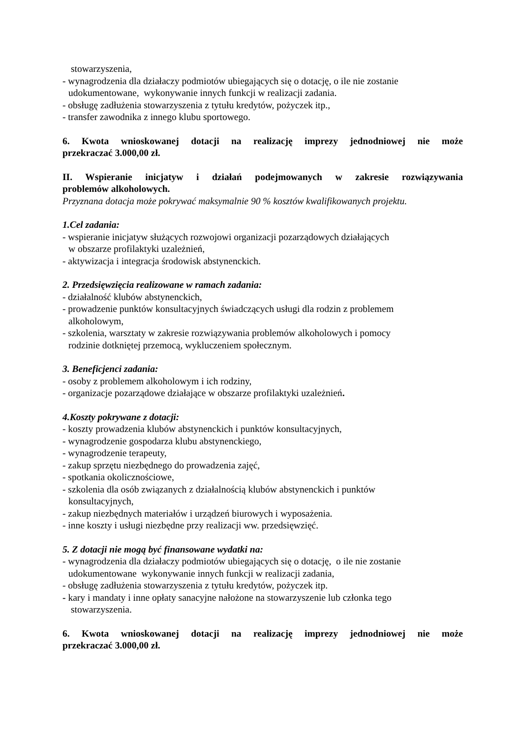stowarzyszenia,
- wynagrodzenia dla działaczy podmiotów ubiegających się o dotację, o ile nie zostanie
udokumentowane, wykonywanie innych funkcji w realizacji zadania.
- obsługę zadłużenia stowarzyszenia z tytułu kredytów, pożyczek itp.,
- transfer zawodnika z innego klubu sportowego.
6. Kwota wnioskowanej dotacji na realizację imprezy jednodniowej nie może
przekraczać 3.000,00 zł.
II. Wspieranie inicjatyw i działań podejmowanych w zakresie rozwiązywania
problemów alkoholowych.
Przyznana dotacja może pokrywać maksymalnie 90 % kosztów kwalifikowanych projektu.
1.Cel zadania:
- wspieranie inicjatyw służących rozwojowi organizacji pozarządowych działających
w obszarze profilaktyki uzależnień,
- aktywizacja i integracja środowisk abstynenckich.
2. Przedsięwzięcia realizowane w ramach zadania:
- działalność klubów abstynenckich,
- prowadzenie punktów konsultacyjnych świadczących usługi dla rodzin z problemem
alkoholowym,
- szkolenia, warsztaty w zakresie rozwiązywania problemów alkoholowych i pomocy
rodzinie dotkniętej przemocą, wykluczeniem społecznym.
3. Beneficjenci zadania:
- osoby z problemem alkoholowym i ich rodziny,
- organizacje pozarządowe działające w obszarze profilaktyki uzależnień.
4.Koszty pokrywane z dotacji:
- koszty prowadzenia klubów abstynenckich i punktów konsultacyjnych,
- wynagrodzenie gospodarza klubu abstynenckiego,
- wynagrodzenie terapeuty,
- zakup sprzętu niezbędnego do prowadzenia zajęć,
- spotkania okolicznościowe,
- szkolenia dla osób związanych z działalnością klubów abstynenckich i punktów
konsultacyjnych,
- zakup niezbędnych materiałów i urządzeń biurowych i wyposażenia.
- inne koszty i usługi niezbędne przy realizacji ww. przedsięwzięć.
5. Z dotacji nie mogą być finansowane wydatki na:
- wynagrodzenia dla działaczy podmiotów ubiegających się o dotację, o ile nie zostanie
udokumentowane wykonywanie innych funkcji w realizacji zadania,
- obsługę zadłużenia stowarzyszenia z tytułu kredytów, pożyczek itp.
- kary i mandaty i inne opłaty sanacyjne nałożone na stowarzyszenie lub członka tego
stowarzyszenia.
6. Kwota wnioskowanej dotacji na realizację imprezy jednodniowej nie może
przekraczać 3.000,00 zł.